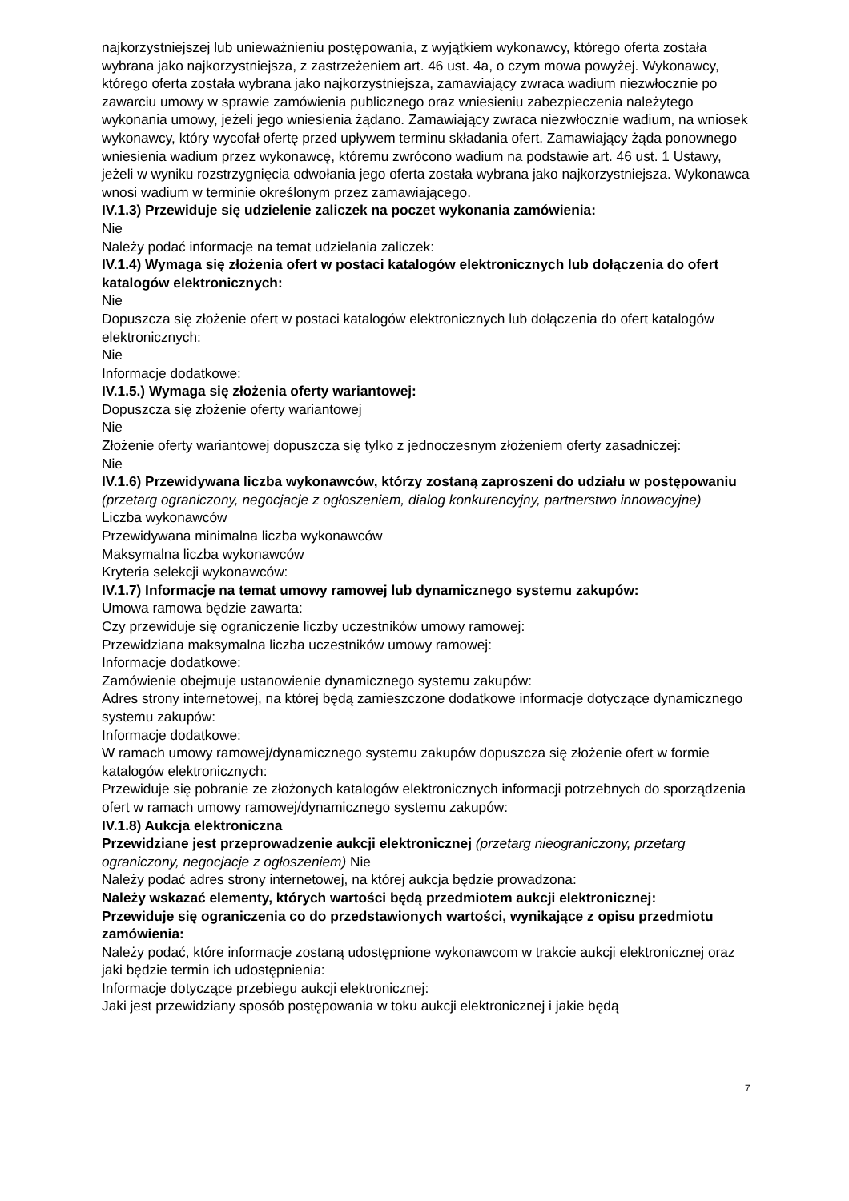najkorzystniejszej lub unieważnieniu postępowania, z wyjątkiem wykonawcy, którego oferta została wybrana jako najkorzystniejsza, z zastrzeżeniem art. 46 ust. 4a, o czym mowa powyżej. Wykonawcy, którego oferta została wybrana jako najkorzystniejsza, zamawiający zwraca wadium niezwłocznie po zawarciu umowy w sprawie zamówienia publicznego oraz wniesieniu zabezpieczenia należytego wykonania umowy, jeżeli jego wniesienia żądano. Zamawiający zwraca niezwłocznie wadium, na wniosek wykonawcy, który wycofał ofertę przed upływem terminu składania ofert. Zamawiający żąda ponownego wniesienia wadium przez wykonawcę, któremu zwrócono wadium na podstawie art. 46 ust. 1 Ustawy, jeżeli w wyniku rozstrzygnięcia odwołania jego oferta została wybrana jako najkorzystniejsza. Wykonawca wnosi wadium w terminie określonym przez zamawiającego.
IV.1.3) Przewiduje się udzielenie zaliczek na poczet wykonania zamówienia:
Nie
Należy podać informacje na temat udzielania zaliczek:
IV.1.4) Wymaga się złożenia ofert w postaci katalogów elektronicznych lub dołączenia do ofert katalogów elektronicznych:
Nie
Dopuszcza się złożenie ofert w postaci katalogów elektronicznych lub dołączenia do ofert katalogów elektronicznych:
Nie
Informacje dodatkowe:
IV.1.5.) Wymaga się złożenia oferty wariantowej:
Dopuszcza się złożenie oferty wariantowej
Nie
Złożenie oferty wariantowej dopuszcza się tylko z jednoczesnym złożeniem oferty zasadniczej:
Nie
IV.1.6) Przewidywana liczba wykonawców, którzy zostaną zaproszeni do udziału w postępowaniu
(przetarg ograniczony, negocjacje z ogłoszeniem, dialog konkurencyjny, partnerstwo innowacyjne)
Liczba wykonawców
Przewidywana minimalna liczba wykonawców
Maksymalna liczba wykonawców
Kryteria selekcji wykonawców:
IV.1.7) Informacje na temat umowy ramowej lub dynamicznego systemu zakupów:
Umowa ramowa będzie zawarta:
Czy przewiduje się ograniczenie liczby uczestników umowy ramowej:
Przewidziana maksymalna liczba uczestników umowy ramowej:
Informacje dodatkowe:
Zamówienie obejmuje ustanowienie dynamicznego systemu zakupów:
Adres strony internetowej, na której będą zamieszczone dodatkowe informacje dotyczące dynamicznego systemu zakupów:
Informacje dodatkowe:
W ramach umowy ramowej/dynamicznego systemu zakupów dopuszcza się złożenie ofert w formie katalogów elektronicznych:
Przewiduje się pobranie ze złożonych katalogów elektronicznych informacji potrzebnych do sporządzenia ofert w ramach umowy ramowej/dynamicznego systemu zakupów:
IV.1.8) Aukcja elektroniczna
Przewidziane jest przeprowadzenie aukcji elektronicznej (przetarg nieograniczony, przetarg ograniczony, negocjacje z ogłoszeniem) Nie
Należy podać adres strony internetowej, na której aukcja będzie prowadzona:
Należy wskazać elementy, których wartości będą przedmiotem aukcji elektronicznej:
Przewiduje się ograniczenia co do przedstawionych wartości, wynikające z opisu przedmiotu zamówienia:
Należy podać, które informacje zostaną udostępnione wykonawcom w trakcie aukcji elektronicznej oraz jaki będzie termin ich udostępnienia:
Informacje dotyczące przebiegu aukcji elektronicznej:
Jaki jest przewidziany sposób postępowania w toku aukcji elektronicznej i jakie będą
7